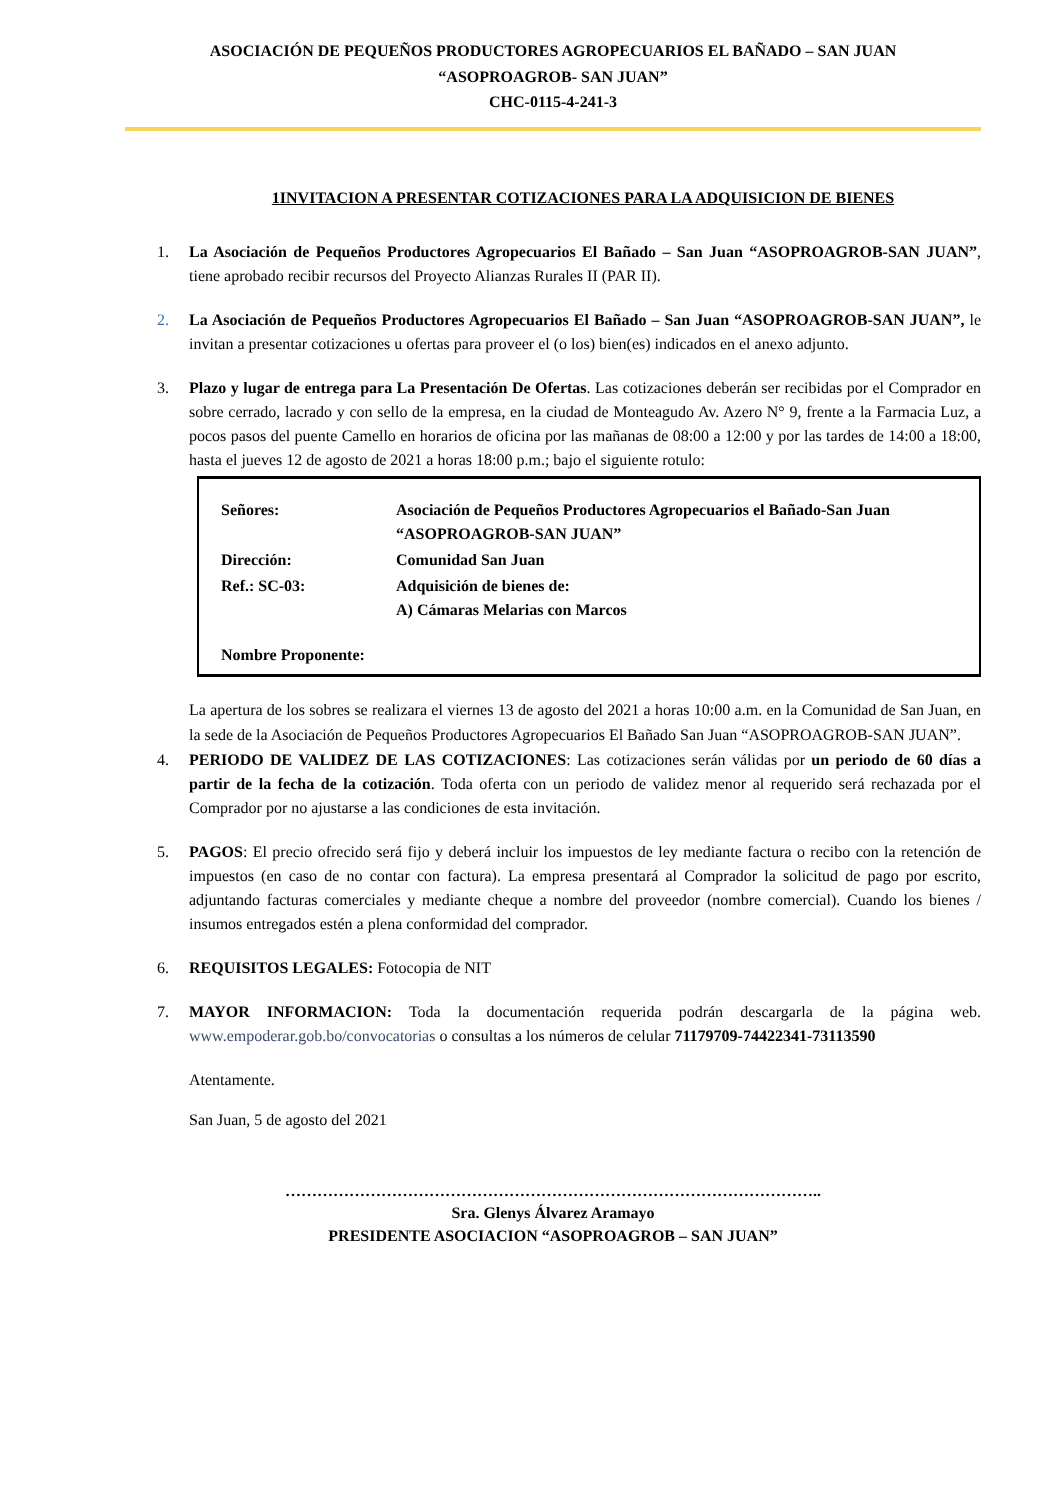ASOCIACIÓN DE PEQUEÑOS PRODUCTORES AGROPECUARIOS EL BAÑADO – SAN JUAN
“ASOPROAGROB- SAN JUAN”
CHC-0115-4-241-3
1INVITACION A PRESENTAR COTIZACIONES PARA LA ADQUISICION DE BIENES
1. La Asociación de Pequeños Productores Agropecuarios El Bañado – San Juan “ASOPROAGROB-SAN JUAN”, tiene aprobado recibir recursos del Proyecto Alianzas Rurales II (PAR II).
2. La Asociación de Pequeños Productores Agropecuarios El Bañado – San Juan “ASOPROAGROB-SAN JUAN”, le invitan a presentar cotizaciones u ofertas para proveer el (o los) bien(es) indicados en el anexo adjunto.
3. Plazo y lugar de entrega para La Presentación De Ofertas. Las cotizaciones deberán ser recibidas por el Comprador en sobre cerrado, lacrado y con sello de la empresa, en la ciudad de Monteagudo Av. Azero N° 9, frente a la Farmacia Luz, a pocos pasos del puente Camello en horarios de oficina por las mañanas de 08:00 a 12:00 y por las tardes de 14:00 a 18:00, hasta el jueves 12 de agosto de 2021 a horas 18:00 p.m.; bajo el siguiente rotulo:
| Señores: | Asociación de Pequeños Productores Agropecuarios el Bañado-San Juan “ASOPROAGROB-SAN JUAN” |
| Dirección: | Comunidad San Juan |
| Ref.: SC-03: | Adquisición de bienes de: A) Cámaras Melarias con Marcos |
| Nombre Proponente: | |
La apertura de los sobres se realizara el viernes 13 de agosto del 2021 a horas 10:00 a.m. en la Comunidad de San Juan, en la sede de la Asociación de Pequeños Productores Agropecuarios El Bañado San Juan “ASOPROAGROB-SAN JUAN”.
4. PERIODO DE VALIDEZ DE LAS COTIZACIONES: Las cotizaciones serán válidas por un periodo de 60 días a partir de la fecha de la cotización. Toda oferta con un periodo de validez menor al requerido será rechazada por el Comprador por no ajustarse a las condiciones de esta invitación.
5. PAGOS: El precio ofrecido será fijo y deberá incluir los impuestos de ley mediante factura o recibo con la retención de impuestos (en caso de no contar con factura). La empresa presentará al Comprador la solicitud de pago por escrito, adjuntando facturas comerciales y mediante cheque a nombre del proveedor (nombre comercial). Cuando los bienes / insumos entregados estén a plena conformidad del comprador.
6. REQUISITOS LEGALES: Fotocopia de NIT
7. MAYOR INFORMACION: Toda la documentación requerida podrán descargarla de la página web. www.empoderar.gob.bo/convocatorias o consultas a los números de celular 71179709-74422341-73113590
Atentamente.
San Juan, 5 de agosto del 2021
………………………………………………………………………………………..
Sra. Glenys Álvarez Aramayo
PRESIDENTE ASOCIACION “ASOPROAGROB – SAN JUAN”